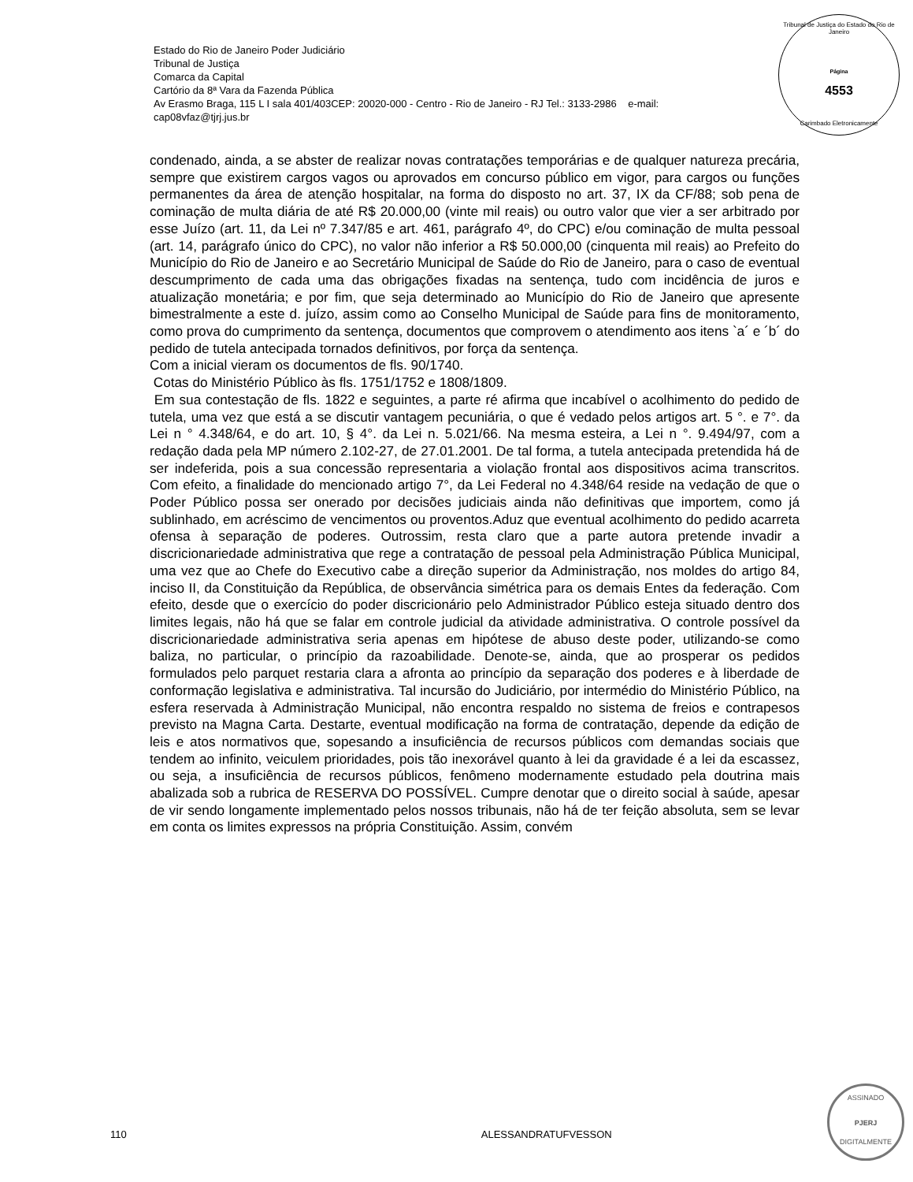Estado do Rio de Janeiro Poder Judiciário
Tribunal de Justiça
Comarca da Capital
Cartório da 8ª Vara da Fazenda Pública
Av Erasmo Braga, 115 L I sala 401/403CEP: 20020-000 - Centro - Rio de Janeiro - RJ Tel.: 3133-2986 e-mail:
cap08vfaz@tjrj.jus.br
Tribunal de Justiça do Estado do Rio de Janeiro
Página
4553
Carimbado Eletronicamente
condenado, ainda, a se abster de realizar novas contratações temporárias e de qualquer natureza precária, sempre que existirem cargos vagos ou aprovados em concurso público em vigor, para cargos ou funções permanentes da área de atenção hospitalar, na forma do disposto no art. 37, IX da CF/88; sob pena de cominação de multa diária de até R$ 20.000,00 (vinte mil reais) ou outro valor que vier a ser arbitrado por esse Juízo (art. 11, da Lei nº 7.347/85 e art. 461, parágrafo 4º, do CPC) e/ou cominação de multa pessoal (art. 14, parágrafo único do CPC), no valor não inferior a R$ 50.000,00 (cinquenta mil reais) ao Prefeito do Município do Rio de Janeiro e ao Secretário Municipal de Saúde do Rio de Janeiro, para o caso de eventual descumprimento de cada uma das obrigações fixadas na sentença, tudo com incidência de juros e atualização monetária; e por fim, que seja determinado ao Município do Rio de Janeiro que apresente bimestralmente a este d. juízo, assim como ao Conselho Municipal de Saúde para fins de monitoramento, como prova do cumprimento da sentença, documentos que comprovem o atendimento aos itens `a´ e ´b´ do pedido de tutela antecipada tornados definitivos, por força da sentença.
Com a inicial vieram os documentos de fls. 90/1740.
Cotas do Ministério Público às fls. 1751/1752 e 1808/1809.
Em sua contestação de fls. 1822 e seguintes, a parte ré afirma que incabível o acolhimento do pedido de tutela, uma vez que está a se discutir vantagem pecuniária, o que é vedado pelos artigos art. 5 °. e 7°. da Lei n ° 4.348/64, e do art. 10, § 4°. da Lei n. 5.021/66. Na mesma esteira, a Lei n °. 9.494/97, com a redação dada pela MP número 2.102-27, de 27.01.2001. De tal forma, a tutela antecipada pretendida há de ser indeferida, pois a sua concessão representaria a violação frontal aos dispositivos acima transcritos. Com efeito, a finalidade do mencionado artigo 7°, da Lei Federal no 4.348/64 reside na vedação de que o Poder Público possa ser onerado por decisões judiciais ainda não definitivas que importem, como já sublinhado, em acréscimo de vencimentos ou proventos.Aduz que eventual acolhimento do pedido acarreta ofensa à separação de poderes. Outrossim, resta claro que a parte autora pretende invadir a discricionariedade administrativa que rege a contratação de pessoal pela Administração Pública Municipal, uma vez que ao Chefe do Executivo cabe a direção superior da Administração, nos moldes do artigo 84, inciso II, da Constituição da República, de observância simétrica para os demais Entes da federação. Com efeito, desde que o exercício do poder discricionário pelo Administrador Público esteja situado dentro dos limites legais, não há que se falar em controle judicial da atividade administrativa. O controle possível da discricionariedade administrativa seria apenas em hipótese de abuso deste poder, utilizando-se como baliza, no particular, o princípio da razoabilidade. Denote-se, ainda, que ao prosperar os pedidos formulados pelo parquet restaria clara a afronta ao princípio da separação dos poderes e à liberdade de conformação legislativa e administrativa. Tal incursão do Judiciário, por intermédio do Ministério Público, na esfera reservada à Administração Municipal, não encontra respaldo no sistema de freios e contrapesos previsto na Magna Carta. Destarte, eventual modificação na forma de contratação, depende da edição de leis e atos normativos que, sopesando a insuficiência de recursos públicos com demandas sociais que tendem ao infinito, veiculem prioridades, pois tão inexorável quanto à lei da gravidade é a lei da escassez, ou seja, a insuficiência de recursos públicos, fenômeno modernamente estudado pela doutrina mais abalizada sob a rubrica de RESERVA DO POSSÍVEL. Cumpre denotar que o direito social à saúde, apesar de vir sendo longamente implementado pelos nossos tribunais, não há de ter feição absoluta, sem se levar em conta os limites expressos na própria Constituição. Assim, convém
110 ALESSANDRATUFVESSON
ASSINADO
PJERJ
DIGITALMENTE